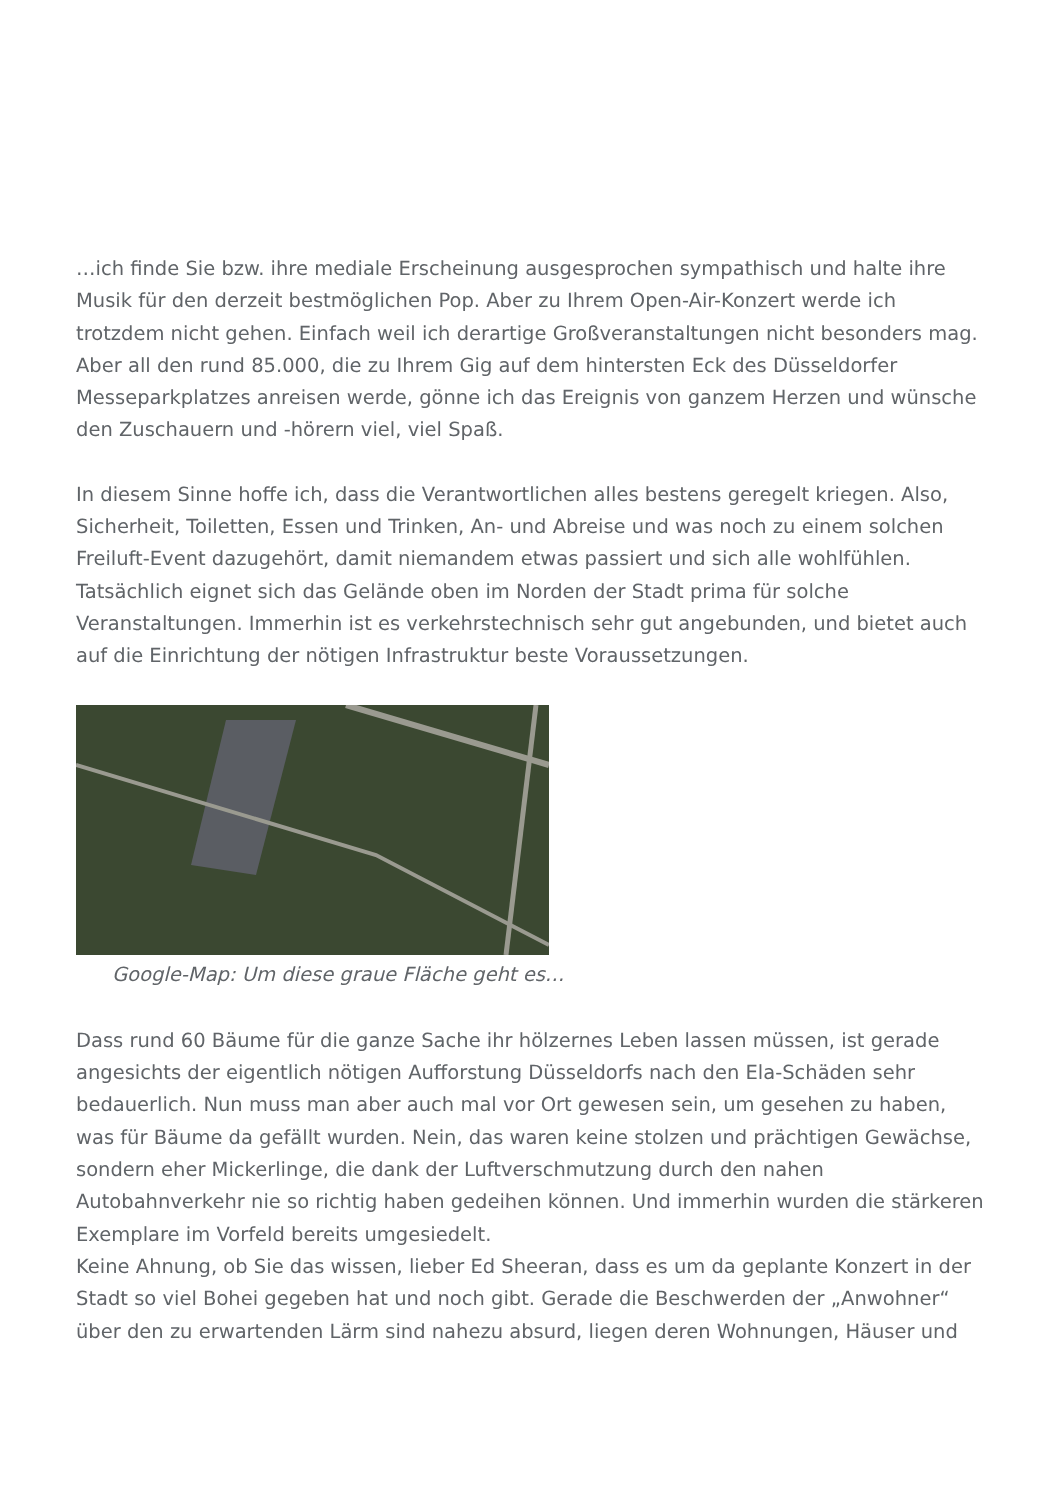…ich finde Sie bzw. ihre mediale Erscheinung ausgesprochen sympathisch und halte ihre Musik für den derzeit bestmöglichen Pop. Aber zu Ihrem Open-Air-Konzert werde ich trotzdem nicht gehen. Einfach weil ich derartige Großveranstaltungen nicht besonders mag. Aber all den rund 85.000, die zu Ihrem Gig auf dem hintersten Eck des Düsseldorfer Messeparkplatzes anreisen werde, gönne ich das Ereignis von ganzem Herzen und wünsche den Zuschauern und -hörern viel, viel Spaß.
In diesem Sinne hoffe ich, dass die Verantwortlichen alles bestens geregelt kriegen. Also, Sicherheit, Toiletten, Essen und Trinken, An- und Abreise und was noch zu einem solchen Freiluft-Event dazugehört, damit niemandem etwas passiert und sich alle wohlfühlen. Tatsächlich eignet sich das Gelände oben im Norden der Stadt prima für solche Veranstaltungen. Immerhin ist es verkehrstechnisch sehr gut angebunden, und bietet auch auf die Einrichtung der nötigen Infrastruktur beste Voraussetzungen.
Google-Map: Um diese graue Fläche geht es…
Dass rund 60 Bäume für die ganze Sache ihr hölzernes Leben lassen müssen, ist gerade angesichts der eigentlich nötigen Aufforstung Düsseldorfs nach den Ela-Schäden sehr bedauerlich. Nun muss man aber auch mal vor Ort gewesen sein, um gesehen zu haben, was für Bäume da gefällt wurden. Nein, das waren keine stolzen und prächtigen Gewächse, sondern eher Mickerlinge, die dank der Luftverschmutzung durch den nahen Autobahnverkehr nie so richtig haben gedeihen können. Und immerhin wurden die stärkeren Exemplare im Vorfeld bereits umgesiedelt.
Keine Ahnung, ob Sie das wissen, lieber Ed Sheeran, dass es um da geplante Konzert in der Stadt so viel Bohei gegeben hat und noch gibt. Gerade die Beschwerden der „Anwohner“ über den zu erwartenden Lärm sind nahezu absurd, liegen deren Wohnungen, Häuser und